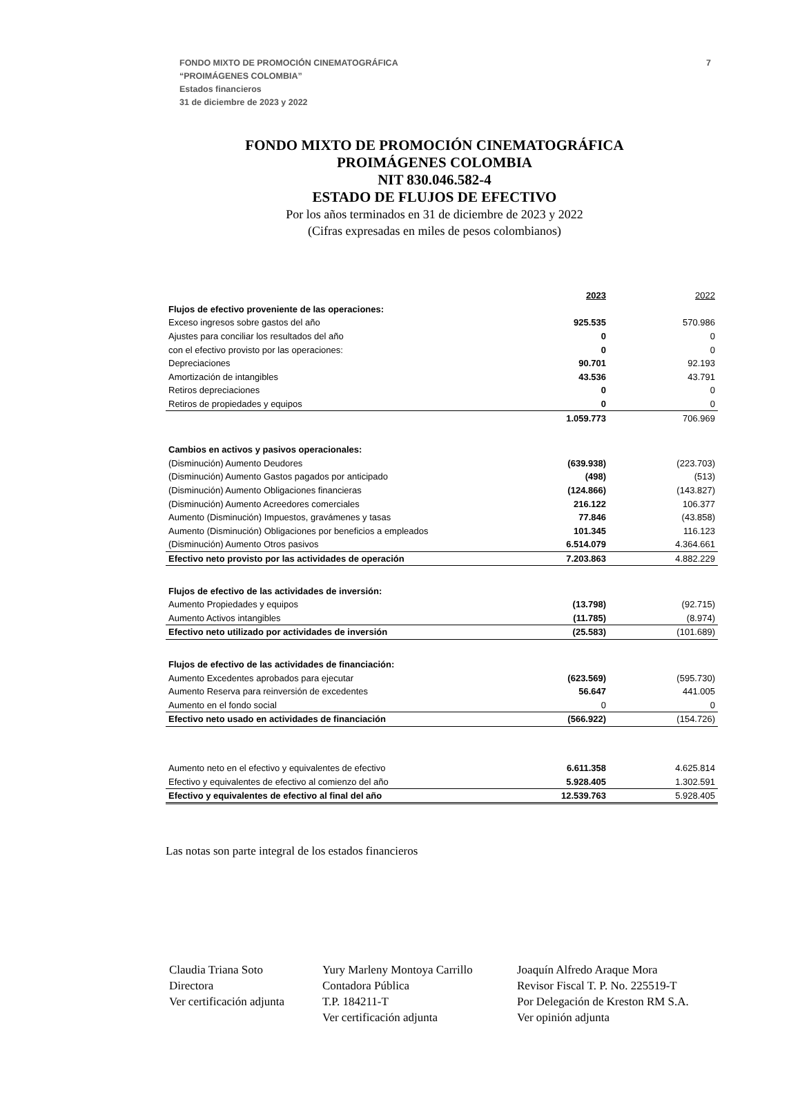7 FONDO MIXTO DE PROMOCIÓN CINEMATOGRÁFICA
“PROIMÁGENES COLOMBIA”
Estados financieros
31 de diciembre de 2023 y 2022
FONDO MIXTO DE PROMOCIÓN CINEMATOGRÁFICA
PROIMÁGENES COLOMBIA
NIT 830.046.582-4
ESTADO DE FLUJOS DE EFECTIVO
Por los años terminados en 31 de diciembre de 2023 y 2022
(Cifras expresadas en miles de pesos colombianos)
| | 2023 | 2022 |
| Flujos de efectivo proveniente de las operaciones: | | |
| Exceso ingresos sobre gastos del año | 925.535 | 570.986 |
| Ajustes para conciliar los resultados del año | 0 | 0 |
| con el efectivo provisto por las operaciones: | 0 | 0 |
| Depreciaciones | 90.701 | 92.193 |
| Amortización de intangibles | 43.536 | 43.791 |
| Retiros depreciaciones | 0 | 0 |
| Retiros de propiedades y equipos | 0 | 0 |
| | 1.059.773 | 706.969 |
| Cambios en activos y pasivos operacionales: | | |
| (Disminución) Aumento Deudores | (639.938) | (223.703) |
| (Disminución) Aumento Gastos pagados por anticipado | (498) | (513) |
| (Disminución) Aumento Obligaciones financieras | (124.866) | (143.827) |
| (Disminución) Aumento Acreedores comerciales | 216.122 | 106.377 |
| Aumento (Disminución) Impuestos, gravámenes y tasas | 77.846 | (43.858) |
| Aumento (Disminución) Obligaciones por beneficios a empleados | 101.345 | 116.123 |
| (Disminución) Aumento Otros pasivos | 6.514.079 | 4.364.661 |
| Efectivo neto provisto por las actividades de operación | 7.203.863 | 4.882.229 |
| Flujos de efectivo de las actividades de inversión: | | |
| Aumento Propiedades y equipos | (13.798) | (92.715) |
| Aumento Activos intangibles | (11.785) | (8.974) |
| Efectivo neto utilizado por actividades de inversión | (25.583) | (101.689) |
| Flujos de efectivo de las actividades de financiación: | | |
| Aumento Excedentes aprobados para ejecutar | (623.569) | (595.730) |
| Aumento Reserva para reinversión de excedentes | 56.647 | 441.005 |
| Aumento en el fondo social | 0 | 0 |
| Efectivo neto usado en actividades de financiación | (566.922) | (154.726) |
| Aumento neto en el efectivo y equivalentes de efectivo | 6.611.358 | 4.625.814 |
| Efectivo y equivalentes de efectivo al comienzo del año | 5.928.405 | 1.302.591 |
| Efectivo y equivalentes de efectivo al final del año | 12.539.763 | 5.928.405 |
Las notas son parte integral de los estados financieros
Claudia Triana Soto
Directora
Ver certificación adjunta
Yury Marleny Montoya Carrillo
Contadora Pública
T.P. 184211-T
Ver certificación adjunta
Joaquín Alfredo Araque Mora
Revisor Fiscal T. P. No. 225519-T
Por Delegación de Kreston RM S.A.
Ver opinión adjunta